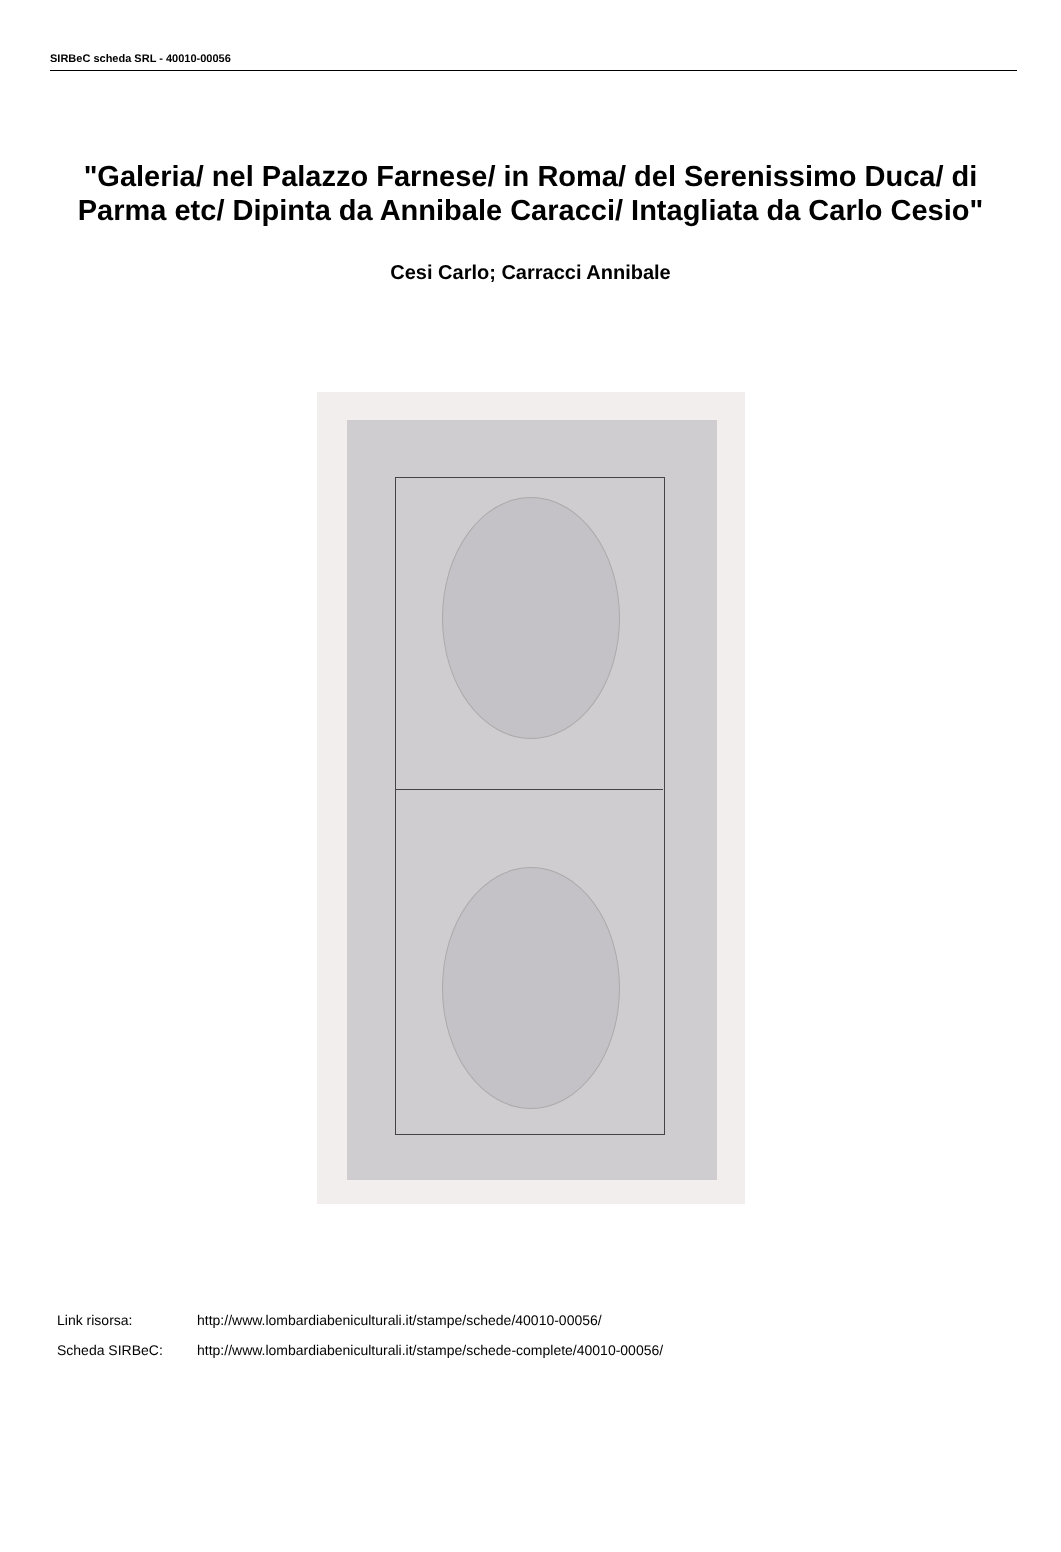SIRBeC scheda SRL - 40010-00056
"Galeria/ nel Palazzo Farnese/ in Roma/ del Serenissimo Duca/ di Parma etc/ Dipinta da Annibale Caracci/ Intagliata da Carlo Cesio"
Cesi Carlo; Carracci Annibale
Link risorsa: http://www.lombardiabeniculturali.it/stampe/schede/40010-00056/
Scheda SIRBeC: http://www.lombardiabeniculturali.it/stampe/schede-complete/40010-00056/